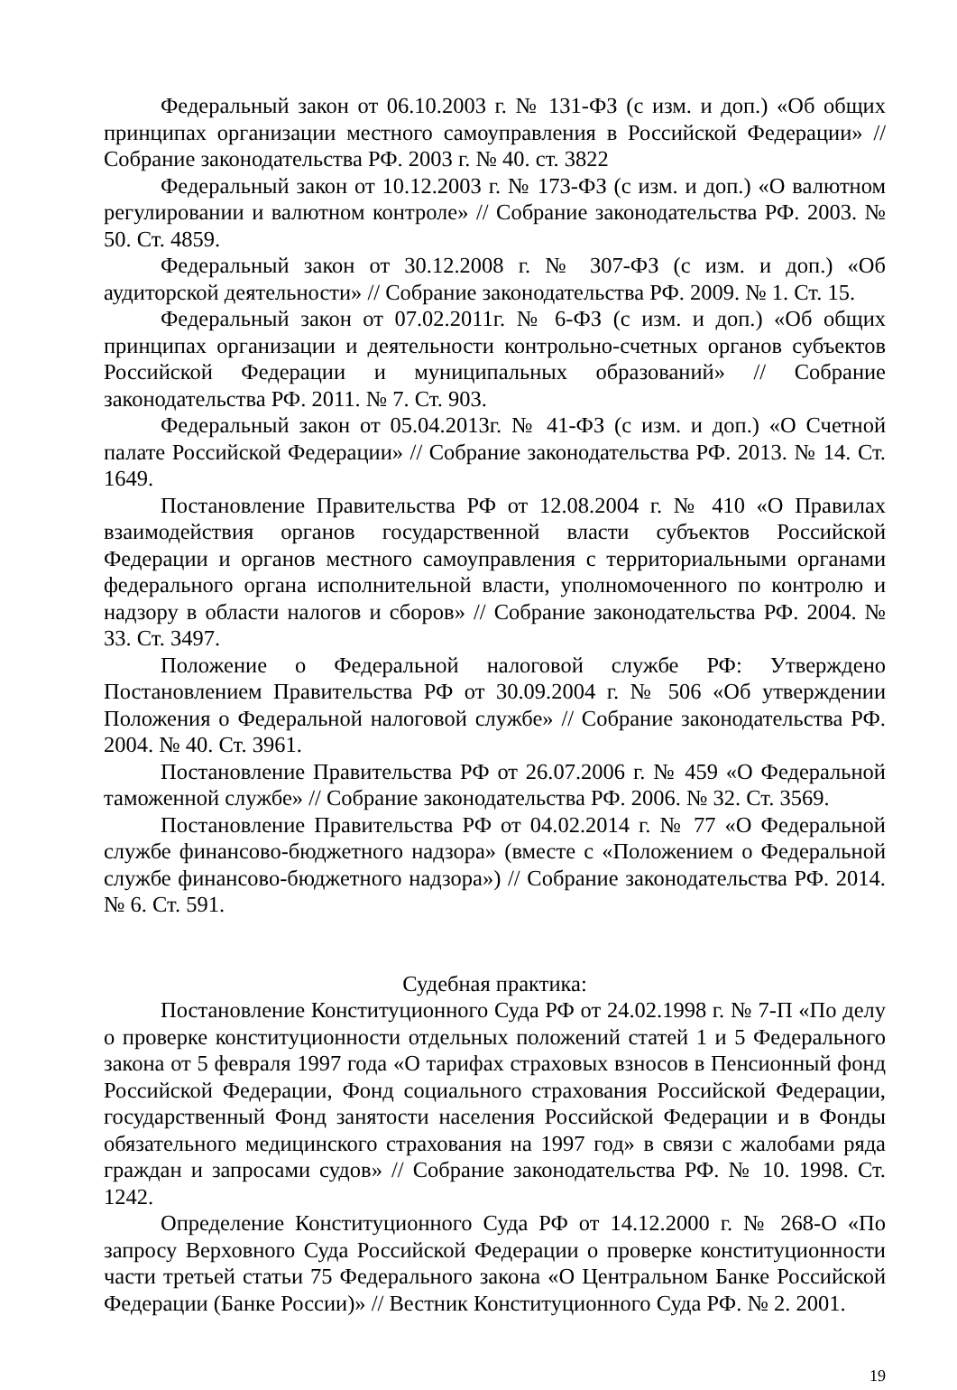Федеральный закон от 06.10.2003 г. № 131-ФЗ (с изм. и доп.) «Об общих принципах организации местного самоуправления в Российской Федерации» // Собрание законодательства РФ. 2003 г. № 40. ст. 3822
Федеральный закон от 10.12.2003 г. № 173-ФЗ (с изм. и доп.) «О валютном регулировании и валютном контроле» // Собрание законодательства РФ. 2003. № 50. Ст. 4859.
Федеральный закон от 30.12.2008 г. № 307-ФЗ (с изм. и доп.) «Об аудиторской деятельности» // Собрание законодательства РФ. 2009. № 1. Ст. 15.
Федеральный закон от 07.02.2011г. № 6-ФЗ (с изм. и доп.) «Об общих принципах организации и деятельности контрольно-счетных органов субъектов Российской Федерации и муниципальных образований» // Собрание законодательства РФ. 2011. № 7. Ст. 903.
Федеральный закон от 05.04.2013г. № 41-ФЗ (с изм. и доп.) «О Счетной палате Российской Федерации» // Собрание законодательства РФ. 2013. № 14. Ст. 1649.
Постановление Правительства РФ от 12.08.2004 г. № 410 «О Правилах взаимодействия органов государственной власти субъектов Российской Федерации и органов местного самоуправления с территориальными органами федерального органа исполнительной власти, уполномоченного по контролю и надзору в области налогов и сборов» // Собрание законодательства РФ. 2004. № 33. Ст. 3497.
Положение о Федеральной налоговой службе РФ: Утверждено Постановлением Правительства РФ от 30.09.2004 г. № 506 «Об утверждении Положения о Федеральной налоговой службе» // Собрание законодательства РФ. 2004. № 40. Ст. 3961.
Постановление Правительства РФ от 26.07.2006 г. № 459 «О Федеральной таможенной службе» // Собрание законодательства РФ. 2006. № 32. Ст. 3569.
Постановление Правительства РФ от 04.02.2014 г. № 77 «О Федеральной службе финансово-бюджетного надзора» (вместе с «Положением о Федеральной службе финансово-бюджетного надзора») // Собрание законодательства РФ. 2014. № 6. Ст. 591.
Судебная практика:
Постановление Конституционного Суда РФ от 24.02.1998 г. № 7-П «По делу о проверке конституционности отдельных положений статей 1 и 5 Федерального закона от 5 февраля 1997 года «О тарифах страховых взносов в Пенсионный фонд Российской Федерации, Фонд социального страхования Российской Федерации, государственный Фонд занятости населения Российской Федерации и в Фонды обязательного медицинского страхования на 1997 год» в связи с жалобами ряда граждан и запросами судов» // Собрание законодательства РФ. № 10. 1998. Ст. 1242.
Определение Конституционного Суда РФ от 14.12.2000 г. № 268-О «По запросу Верховного Суда Российской Федерации о проверке конституционности части третьей статьи 75 Федерального закона «О Центральном Банке Российской Федерации (Банке России)» // Вестник Конституционного Суда РФ. № 2. 2001.
19